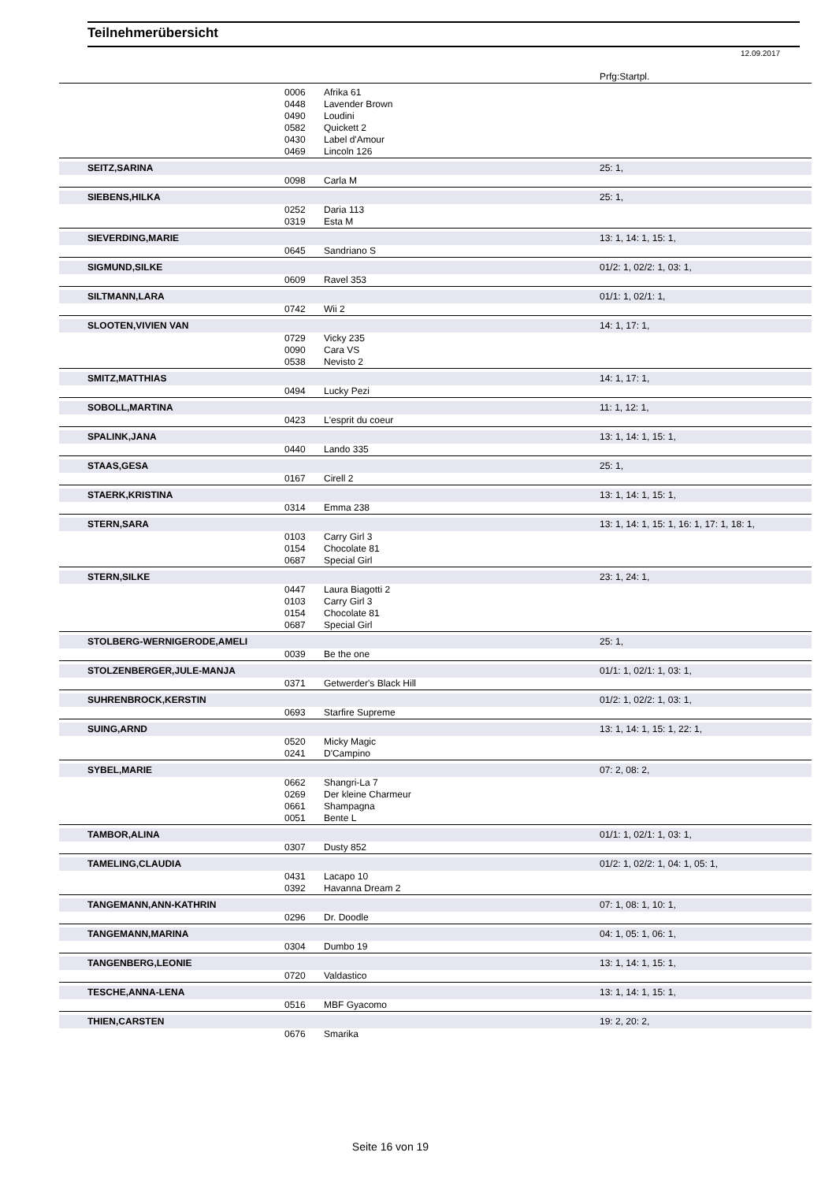Teilnehmerübersicht
12.09.2017
| | | | Prfg:Startpl. |
| | 0006 | Afrika 61 | |
| | 0448 | Lavender Brown | |
| | 0490 | Loudini | |
| | 0582 | Quickett 2 | |
| | 0430 | Label d'Amour | |
| | 0469 | Lincoln 126 | |
| SEITZ,SARINA | | | 25: 1, |
| | 0098 | Carla M | |
| SIEBENS,HILKA | | | 25: 1, |
| | 0252 | Daria 113 | |
| | 0319 | Esta M | |
| SIEVERDING,MARIE | | | 13: 1, 14: 1, 15: 1, |
| | 0645 | Sandriano S | |
| SIGMUND,SILKE | | | 01/2: 1, 02/2: 1, 03: 1, |
| | 0609 | Ravel 353 | |
| SILTMANN,LARA | | | 01/1: 1, 02/1: 1, |
| | 0742 | Wii 2 | |
| SLOOTEN,VIVIEN VAN | | | 14: 1, 17: 1, |
| | 0729 | Vicky 235 | |
| | 0090 | Cara VS | |
| | 0538 | Nevisto 2 | |
| SMITZ,MATTHIAS | | | 14: 1, 17: 1, |
| | 0494 | Lucky Pezi | |
| SOBOLL,MARTINA | | | 11: 1, 12: 1, |
| | 0423 | L'esprit du coeur | |
| SPALINK,JANA | | | 13: 1, 14: 1, 15: 1, |
| | 0440 | Lando 335 | |
| STAAS,GESA | | | 25: 1, |
| | 0167 | Cirell 2 | |
| STAERK,KRISTINA | | | 13: 1, 14: 1, 15: 1, |
| | 0314 | Emma 238 | |
| STERN,SARA | | | 13: 1, 14: 1, 15: 1, 16: 1, 17: 1, 18: 1, |
| | 0103 | Carry Girl 3 | |
| | 0154 | Chocolate 81 | |
| | 0687 | Special Girl | |
| STERN,SILKE | | | 23: 1, 24: 1, |
| | 0447 | Laura Biagotti 2 | |
| | 0103 | Carry Girl 3 | |
| | 0154 | Chocolate 81 | |
| | 0687 | Special Girl | |
| STOLBERG-WERNIGERODE,AMELI | | | 25: 1, |
| | 0039 | Be the one | |
| STOLZENBERGER,JULE-MANJA | | | 01/1: 1, 02/1: 1, 03: 1, |
| | 0371 | Getwerder's Black Hill | |
| SUHRENBROCK,KERSTIN | | | 01/2: 1, 02/2: 1, 03: 1, |
| | 0693 | Starfire Supreme | |
| SUING,ARND | | | 13: 1, 14: 1, 15: 1, 22: 1, |
| | 0520 | Micky Magic | |
| | 0241 | D'Campino | |
| SYBEL,MARIE | | | 07: 2, 08: 2, |
| | 0662 | Shangri-La 7 | |
| | 0269 | Der kleine Charmeur | |
| | 0661 | Shampagna | |
| | 0051 | Bente L | |
| TAMBOR,ALINA | | | 01/1: 1, 02/1: 1, 03: 1, |
| | 0307 | Dusty 852 | |
| TAMELING,CLAUDIA | | | 01/2: 1, 02/2: 1, 04: 1, 05: 1, |
| | 0431 | Lacapo 10 | |
| | 0392 | Havanna Dream 2 | |
| TANGEMANN,ANN-KATHRIN | | | 07: 1, 08: 1, 10: 1, |
| | 0296 | Dr. Doodle | |
| TANGEMANN,MARINA | | | 04: 1, 05: 1, 06: 1, |
| | 0304 | Dumbo 19 | |
| TANGENBERG,LEONIE | | | 13: 1, 14: 1, 15: 1, |
| | 0720 | Valdastico | |
| TESCHE,ANNA-LENA | | | 13: 1, 14: 1, 15: 1, |
| | 0516 | MBF Gyacomo | |
| THIEN,CARSTEN | | | 19: 2, 20: 2, |
| | 0676 | Smarika | |
Seite 16 von 19